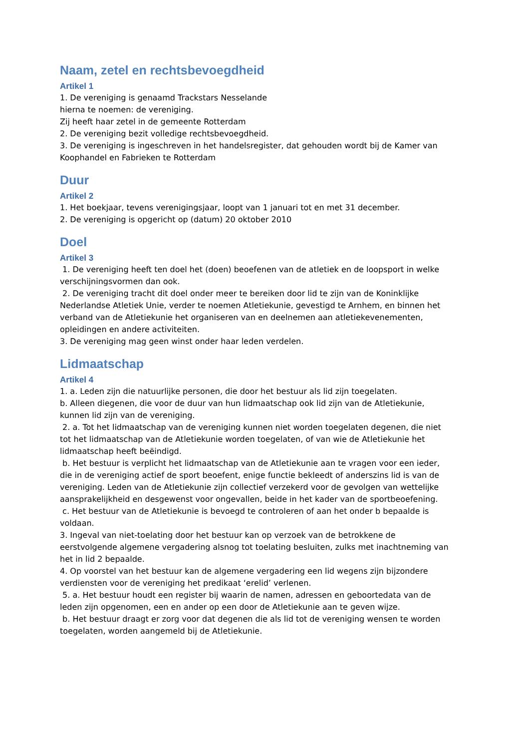Naam, zetel en rechtsbevoegdheid
Artikel 1
1. De vereniging is genaamd Trackstars Nesselande
hierna te noemen: de vereniging.
Zij heeft haar zetel in de gemeente Rotterdam
2. De vereniging bezit volledige rechtsbevoegdheid.
3. De vereniging is ingeschreven in het handelsregister, dat gehouden wordt bij de Kamer van Koophandel en Fabrieken te Rotterdam
Duur
Artikel 2
1. Het boekjaar, tevens verenigingsjaar, loopt van 1 januari tot en met 31 december.
2. De vereniging is opgericht op (datum) 20 oktober 2010
Doel
Artikel 3
1. De vereniging heeft ten doel het (doen) beoefenen van de atletiek en de loopsport in welke verschijningsvormen dan ook.
2. De vereniging tracht dit doel onder meer te bereiken door lid te zijn van de Koninklijke Nederlandse Atletiek Unie, verder te noemen Atletiekunie, gevestigd te Arnhem, en binnen het verband van de Atletiekunie het organiseren van en deelnemen aan atletiekevenementen, opleidingen en andere activiteiten.
3. De vereniging mag geen winst onder haar leden verdelen.
Lidmaatschap
Artikel 4
1. a. Leden zijn die natuurlijke personen, die door het bestuur als lid zijn toegelaten.
b. Alleen diegenen, die voor de duur van hun lidmaatschap ook lid zijn van de Atletiekunie, kunnen lid zijn van de vereniging.
2. a. Tot het lidmaatschap van de vereniging kunnen niet worden toegelaten degenen, die niet tot het lidmaatschap van de Atletiekunie worden toegelaten, of van wie de Atletiekunie het lidmaatschap heeft beëindigd.
b. Het bestuur is verplicht het lidmaatschap van de Atletiekunie aan te vragen voor een ieder, die in de vereniging actief de sport beoefent, enige functie bekleedt of anderszins lid is van de vereniging. Leden van de Atletiekunie zijn collectief verzekerd voor de gevolgen van wettelijke aansprakelijkheid en desgewenst voor ongevallen, beide in het kader van de sportbeoefening.
c. Het bestuur van de Atletiekunie is bevoegd te controleren of aan het onder b bepaalde is voldaan.
3. Ingeval van niet-toelating door het bestuur kan op verzoek van de betrokkene de eerstvolgende algemene vergadering alsnog tot toelating besluiten, zulks met inachtneming van het in lid 2 bepaalde.
4. Op voorstel van het bestuur kan de algemene vergadering een lid wegens zijn bijzondere verdiensten voor de vereniging het predikaat ‘erelid’ verlenen.
5. a. Het bestuur houdt een register bij waarin de namen, adressen en geboortedata van de leden zijn opgenomen, een en ander op een door de Atletiekunie aan te geven wijze.
b. Het bestuur draagt er zorg voor dat degenen die als lid tot de vereniging wensen te worden toegelaten, worden aangemeld bij de Atletiekunie.